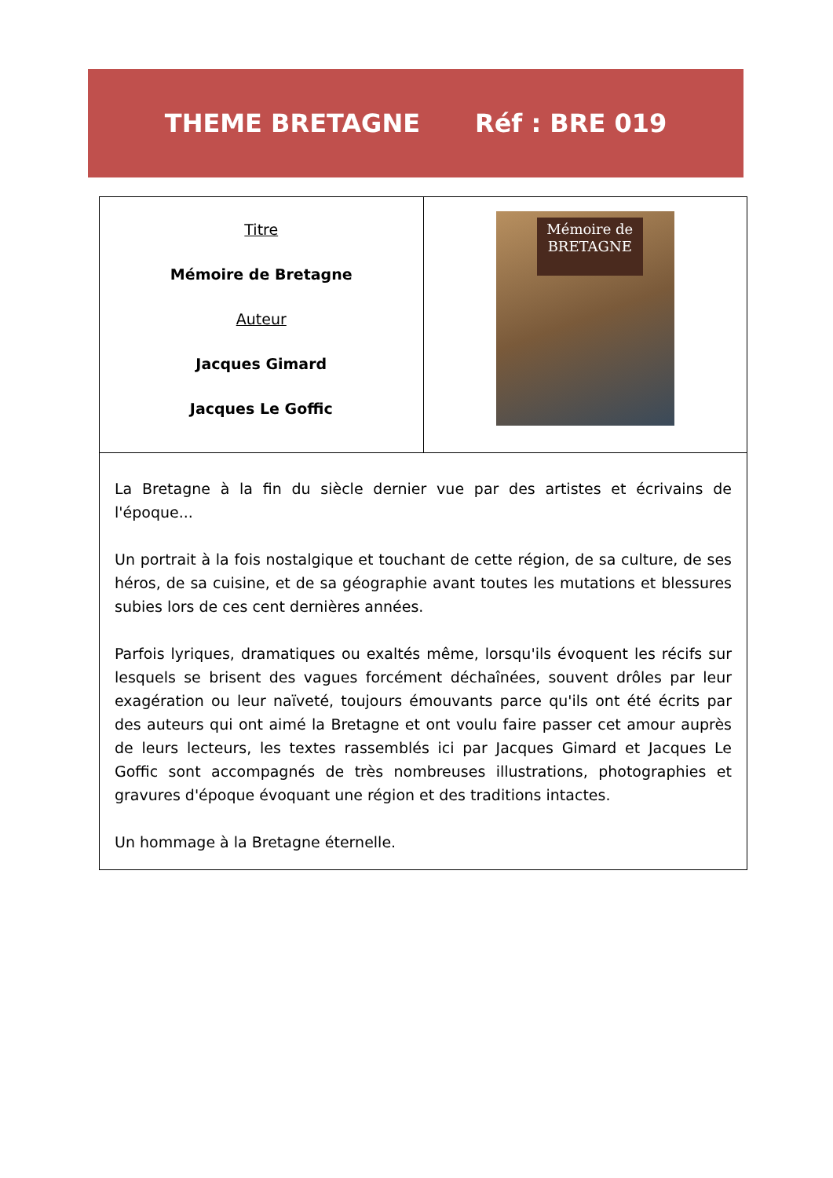THEME BRETAGNE Réf : BRE 019
| Titre Mémoire de Bretagne Auteur Jacques Gimard Jacques Le Goffic | Mémoire de BRETAGNE |
| La Bretagne à la fin du siècle dernier vue par des artistes et écrivains de l'époque... Un portrait à la fois nostalgique et touchant de cette région, de sa culture, de ses héros, de sa cuisine, et de sa géographie avant toutes les mutations et blessures subies lors de ces cent dernières années. Parfois lyriques, dramatiques ou exaltés même, lorsqu'ils évoquent les récifs sur lesquels se brisent des vagues forcément déchaînées, souvent drôles par leur exagération ou leur naïveté, toujours émouvants parce qu'ils ont été écrits par des auteurs qui ont aimé la Bretagne et ont voulu faire passer cet amour auprès de leurs lecteurs, les textes rassemblés ici par Jacques Gimard et Jacques Le Goffic sont accompagnés de très nombreuses illustrations, photographies et gravures d'époque évoquant une région et des traditions intactes. Un hommage à la Bretagne éternelle. | |